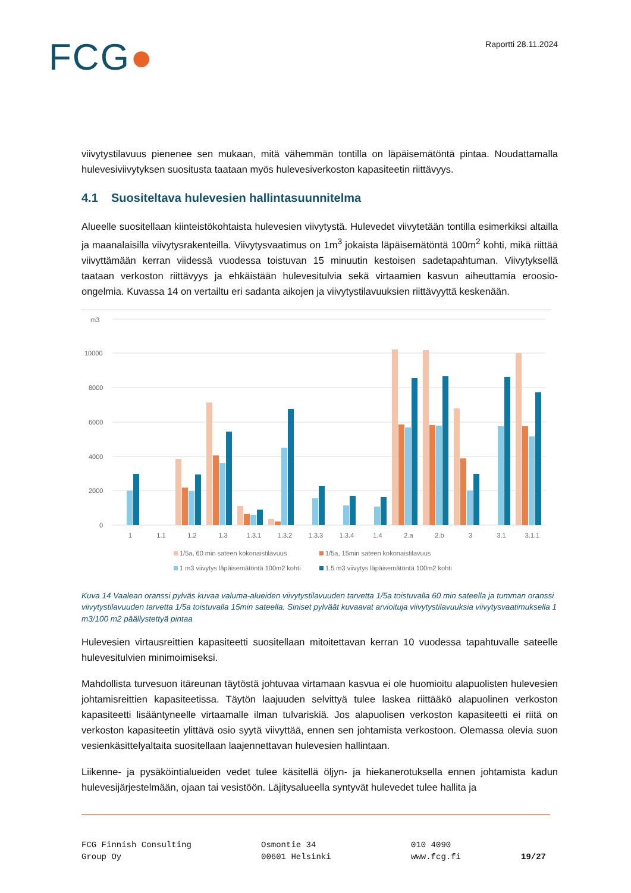FCG●
Raportti 28.11.2024
viivytystilavuus pienenee sen mukaan, mitä vähemmän tontilla on läpäisemätöntä pintaa. Noudattamalla hulevesiviivytyksen suositusta taataan myös hulevesiverkoston kapasiteetin riittävyys.
4.1 Suositeltava hulevesien hallintasuunnitelma
Alueelle suositellaan kiinteistökohtaista hulevesien viivytystä. Hulevedet viivytetään tontilla esimerkiksi altailla ja maanalaisilla viivytysrakenteilla. Viivytysvaatimus on 1m<sup>3</sup> jokaista läpäisemätöntä 100m<sup>2</sup> kohti, mikä riittää viivyttämään kerran viidessä vuodessa toistuvan 15 minuutin kestoisen sadetapahtuman. Viivytyksellä taataan verkoston riittävyys ja ehkäistään hulevesitulvia sekä virtaamien kasvun aiheuttamia eroosio-ongelmia. Kuvassa 14 on vertailtu eri sadanta aikojen ja viivytystilavuuksien riittävyyttä keskenään.
m3
10000
8000
6000
4000
2000
0
1
1.1
1.2
1.3
1.3.1
1.3.2
1.3.3
1.3.4
1.4
2.a
2.b
3
3.1
3.1.1
1/5a, 60 min sateen kokonaistilavuus
1/5a, 15min sateen kokonaistilavuus
1 m3 viivytys läpäisemätöntä 100m2 kohti
1.5 m3 viivytys läpäisemätöntä 100m2 kohti
Kuva 14 Vaalean oranssi pylväs kuvaa valuma-alueiden viivytystilavuuden tarvetta 1/5a toistuvalla 60 min sateella ja tumman oranssi viivytystilavuuden tarvetta 1/5a toistuvalla 15min sateella. Siniset pylväät kuvaavat arvioituja viivytystilavuuksia viivytysvaatimuksella 1 m3/100 m2 päällystettyä pintaa
Hulevesien virtausreittien kapasiteetti suositellaan mitoitettavan kerran 10 vuodessa tapahtuvalle sateelle hulevesitulvien minimoimiseksi.
Mahdollista turvesuon itäreunan täytöstä johtuvaa virtamaan kasvua ei ole huomioitu alapuolisten hulevesien johtamisreittien kapasiteetissa. Täytön laajuuden selvittyä tulee laskea riittääkö alapuolinen verkoston kapasiteetti lisääntyneelle virtaamalle ilman tulvariskiä. Jos alapuolisen verkoston kapasiteetti ei riitä on verkoston kapasiteetin ylittävä osio syytä viivyttää, ennen sen johtamista verkostoon. Olemassa olevia suon vesienkäsittelyaltaita suositellaan laajennettavan hulevesien hallintaan.
Liikenne- ja pysäköintialueiden vedet tulee käsitellä öljyn- ja hiekanerotuksella ennen johtamista kadun hulevesijärjestelmään, ojaan tai vesistöön. Läjitysalueella syntyvät hulevedet tulee hallita ja
FCG Finnish Consulting
Group Oy
Osmontie 34
00601 Helsinki
010 4090
www.fcg.fi
19/27